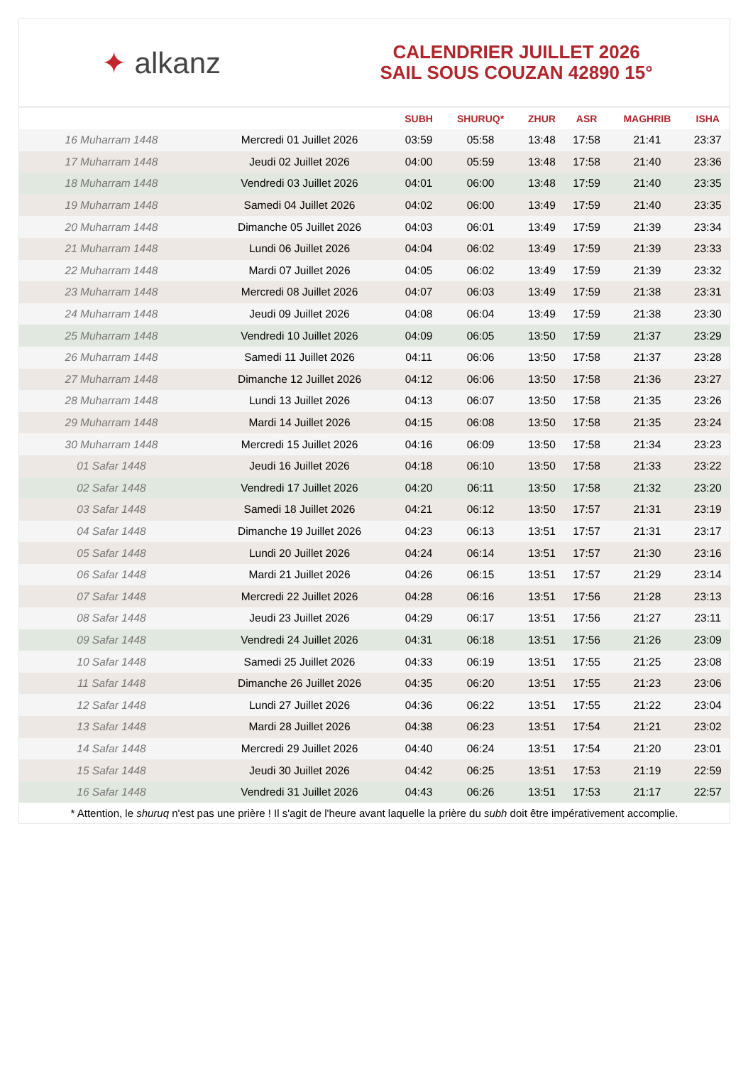✦ alkanz
CALENDRIER JUILLET 2026
SAIL SOUS COUZAN 42890 15°
| | | SUBH | SHURUQ* | ZHUR | ASR | MAGHRIB | ISHA |
| --- | --- | --- | --- | --- | --- | --- | --- |
| 16 Muharram 1448 | Mercredi 01 Juillet 2026 | 03:59 | 05:58 | 13:48 | 17:58 | 21:41 | 23:37 |
| 17 Muharram 1448 | Jeudi 02 Juillet 2026 | 04:00 | 05:59 | 13:48 | 17:58 | 21:40 | 23:36 |
| 18 Muharram 1448 | Vendredi 03 Juillet 2026 | 04:01 | 06:00 | 13:48 | 17:59 | 21:40 | 23:35 |
| 19 Muharram 1448 | Samedi 04 Juillet 2026 | 04:02 | 06:00 | 13:49 | 17:59 | 21:40 | 23:35 |
| 20 Muharram 1448 | Dimanche 05 Juillet 2026 | 04:03 | 06:01 | 13:49 | 17:59 | 21:39 | 23:34 |
| 21 Muharram 1448 | Lundi 06 Juillet 2026 | 04:04 | 06:02 | 13:49 | 17:59 | 21:39 | 23:33 |
| 22 Muharram 1448 | Mardi 07 Juillet 2026 | 04:05 | 06:02 | 13:49 | 17:59 | 21:39 | 23:32 |
| 23 Muharram 1448 | Mercredi 08 Juillet 2026 | 04:07 | 06:03 | 13:49 | 17:59 | 21:38 | 23:31 |
| 24 Muharram 1448 | Jeudi 09 Juillet 2026 | 04:08 | 06:04 | 13:49 | 17:59 | 21:38 | 23:30 |
| 25 Muharram 1448 | Vendredi 10 Juillet 2026 | 04:09 | 06:05 | 13:50 | 17:59 | 21:37 | 23:29 |
| 26 Muharram 1448 | Samedi 11 Juillet 2026 | 04:11 | 06:06 | 13:50 | 17:58 | 21:37 | 23:28 |
| 27 Muharram 1448 | Dimanche 12 Juillet 2026 | 04:12 | 06:06 | 13:50 | 17:58 | 21:36 | 23:27 |
| 28 Muharram 1448 | Lundi 13 Juillet 2026 | 04:13 | 06:07 | 13:50 | 17:58 | 21:35 | 23:26 |
| 29 Muharram 1448 | Mardi 14 Juillet 2026 | 04:15 | 06:08 | 13:50 | 17:58 | 21:35 | 23:24 |
| 30 Muharram 1448 | Mercredi 15 Juillet 2026 | 04:16 | 06:09 | 13:50 | 17:58 | 21:34 | 23:23 |
| 01 Safar 1448 | Jeudi 16 Juillet 2026 | 04:18 | 06:10 | 13:50 | 17:58 | 21:33 | 23:22 |
| 02 Safar 1448 | Vendredi 17 Juillet 2026 | 04:20 | 06:11 | 13:50 | 17:58 | 21:32 | 23:20 |
| 03 Safar 1448 | Samedi 18 Juillet 2026 | 04:21 | 06:12 | 13:50 | 17:57 | 21:31 | 23:19 |
| 04 Safar 1448 | Dimanche 19 Juillet 2026 | 04:23 | 06:13 | 13:51 | 17:57 | 21:31 | 23:17 |
| 05 Safar 1448 | Lundi 20 Juillet 2026 | 04:24 | 06:14 | 13:51 | 17:57 | 21:30 | 23:16 |
| 06 Safar 1448 | Mardi 21 Juillet 2026 | 04:26 | 06:15 | 13:51 | 17:57 | 21:29 | 23:14 |
| 07 Safar 1448 | Mercredi 22 Juillet 2026 | 04:28 | 06:16 | 13:51 | 17:56 | 21:28 | 23:13 |
| 08 Safar 1448 | Jeudi 23 Juillet 2026 | 04:29 | 06:17 | 13:51 | 17:56 | 21:27 | 23:11 |
| 09 Safar 1448 | Vendredi 24 Juillet 2026 | 04:31 | 06:18 | 13:51 | 17:56 | 21:26 | 23:09 |
| 10 Safar 1448 | Samedi 25 Juillet 2026 | 04:33 | 06:19 | 13:51 | 17:55 | 21:25 | 23:08 |
| 11 Safar 1448 | Dimanche 26 Juillet 2026 | 04:35 | 06:20 | 13:51 | 17:55 | 21:23 | 23:06 |
| 12 Safar 1448 | Lundi 27 Juillet 2026 | 04:36 | 06:22 | 13:51 | 17:55 | 21:22 | 23:04 |
| 13 Safar 1448 | Mardi 28 Juillet 2026 | 04:38 | 06:23 | 13:51 | 17:54 | 21:21 | 23:02 |
| 14 Safar 1448 | Mercredi 29 Juillet 2026 | 04:40 | 06:24 | 13:51 | 17:54 | 21:20 | 23:01 |
| 15 Safar 1448 | Jeudi 30 Juillet 2026 | 04:42 | 06:25 | 13:51 | 17:53 | 21:19 | 22:59 |
| 16 Safar 1448 | Vendredi 31 Juillet 2026 | 04:43 | 06:26 | 13:51 | 17:53 | 21:17 | 22:57 |
* Attention, le shuruq n'est pas une prière ! Il s'agit de l'heure avant laquelle la prière du subh doit être impérativement accomplie.